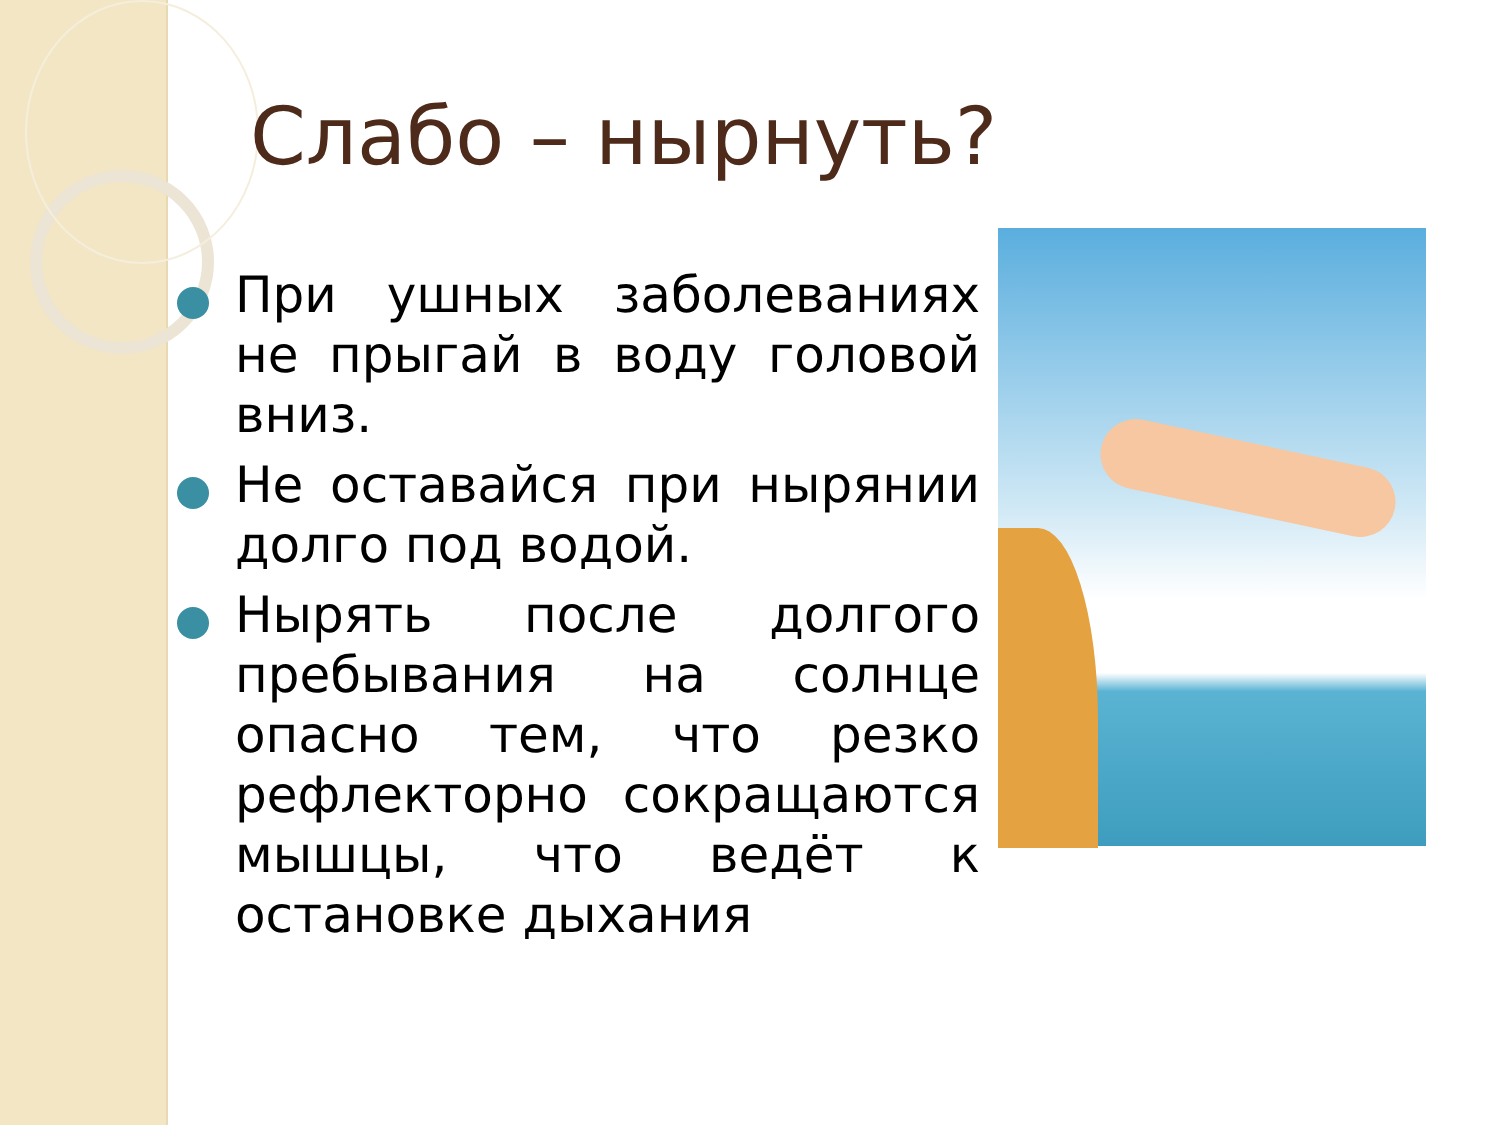Слабо – нырнуть?
При ушных заболеваниях не прыгай в воду головой вниз.
Не оставайся при нырянии долго под водой.
Нырять после долгого пребывания на солнце опасно тем, что резко рефлекторно сокращаются мышцы, что ведёт к остановке дыхания